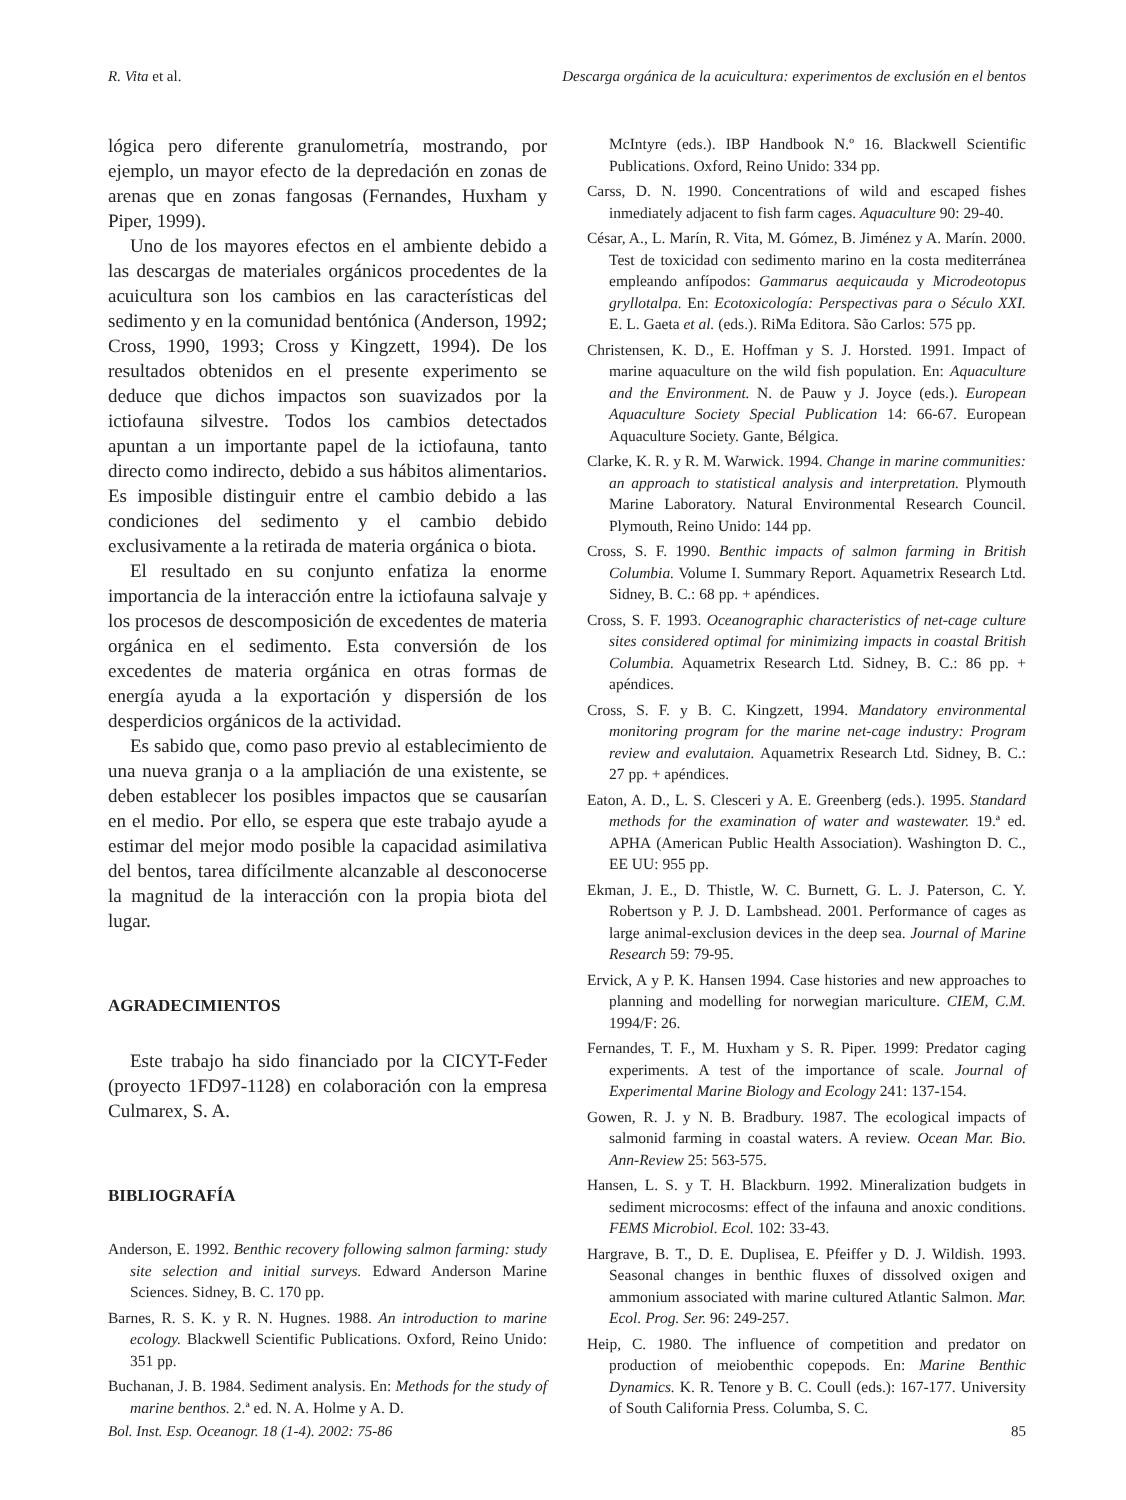R. Vita et al. Descarga orgánica de la acuicultura: experimentos de exclusión en el bentos
lógica pero diferente granulometría, mostrando, por ejemplo, un mayor efecto de la depredación en zonas de arenas que en zonas fangosas (Fernandes, Huxham y Piper, 1999).
Uno de los mayores efectos en el ambiente debido a las descargas de materiales orgánicos procedentes de la acuicultura son los cambios en las características del sedimento y en la comunidad bentónica (Anderson, 1992; Cross, 1990, 1993; Cross y Kingzett, 1994). De los resultados obtenidos en el presente experimento se deduce que dichos impactos son suavizados por la ictiofauna silvestre. Todos los cambios detectados apuntan a un importante papel de la ictiofauna, tanto directo como indirecto, debido a sus hábitos alimentarios. Es imposible distinguir entre el cambio debido a las condiciones del sedimento y el cambio debido exclusivamente a la retirada de materia orgánica o biota.
El resultado en su conjunto enfatiza la enorme importancia de la interacción entre la ictiofauna salvaje y los procesos de descomposición de excedentes de materia orgánica en el sedimento. Esta conversión de los excedentes de materia orgánica en otras formas de energía ayuda a la exportación y dispersión de los desperdicios orgánicos de la actividad.
Es sabido que, como paso previo al establecimiento de una nueva granja o a la ampliación de una existente, se deben establecer los posibles impactos que se causarían en el medio. Por ello, se espera que este trabajo ayude a estimar del mejor modo posible la capacidad asimilativa del bentos, tarea difícilmente alcanzable al desconocerse la magnitud de la interacción con la propia biota del lugar.
AGRADECIMIENTOS
Este trabajo ha sido financiado por la CICYT-Feder (proyecto 1FD97-1128) en colaboración con la empresa Culmarex, S. A.
BIBLIOGRAFÍA
Anderson, E. 1992. Benthic recovery following salmon farming: study site selection and initial surveys. Edward Anderson Marine Sciences. Sidney, B. C. 170 pp.
Barnes, R. S. K. y R. N. Hugnes. 1988. An introduction to marine ecology. Blackwell Scientific Publications. Oxford, Reino Unido: 351 pp.
Buchanan, J. B. 1984. Sediment analysis. En: Methods for the study of marine benthos. 2.ª ed. N. A. Holme y A. D.
McIntyre (eds.). IBP Handbook N.º 16. Blackwell Scientific Publications. Oxford, Reino Unido: 334 pp.
Carss, D. N. 1990. Concentrations of wild and escaped fishes inmediately adjacent to fish farm cages. Aquaculture 90: 29-40.
César, A., L. Marín, R. Vita, M. Gómez, B. Jiménez y A. Marín. 2000. Test de toxicidad con sedimento marino en la costa mediterránea empleando anfípodos: Gammarus aequicauda y Microdeotopus gryllotalpa. En: Ecotoxicología: Perspectivas para o Século XXI. E. L. Gaeta et al. (eds.). RiMa Editora. São Carlos: 575 pp.
Christensen, K. D., E. Hoffman y S. J. Horsted. 1991. Impact of marine aquaculture on the wild fish population. En: Aquaculture and the Environment. N. de Pauw y J. Joyce (eds.). European Aquaculture Society Special Publication 14: 66-67. European Aquaculture Society. Gante, Bélgica.
Clarke, K. R. y R. M. Warwick. 1994. Change in marine communities: an approach to statistical analysis and interpretation. Plymouth Marine Laboratory. Natural Environmental Research Council. Plymouth, Reino Unido: 144 pp.
Cross, S. F. 1990. Benthic impacts of salmon farming in British Columbia. Volume I. Summary Report. Aquametrix Research Ltd. Sidney, B. C.: 68 pp. + apéndices.
Cross, S. F. 1993. Oceanographic characteristics of net-cage culture sites considered optimal for minimizing impacts in coastal British Columbia. Aquametrix Research Ltd. Sidney, B. C.: 86 pp. + apéndices.
Cross, S. F. y B. C. Kingzett, 1994. Mandatory environmental monitoring program for the marine net-cage industry: Program review and evalutaion. Aquametrix Research Ltd. Sidney, B. C.: 27 pp. + apéndices.
Eaton, A. D., L. S. Clesceri y A. E. Greenberg (eds.). 1995. Standard methods for the examination of water and wastewater. 19.ª ed. APHA (American Public Health Association). Washington D. C., EE UU: 955 pp.
Ekman, J. E., D. Thistle, W. C. Burnett, G. L. J. Paterson, C. Y. Robertson y P. J. D. Lambshead. 2001. Performance of cages as large animal-exclusion devices in the deep sea. Journal of Marine Research 59: 79-95.
Ervick, A y P. K. Hansen 1994. Case histories and new approaches to planning and modelling for norwegian mariculture. CIEM, C.M. 1994/F: 26.
Fernandes, T. F., M. Huxham y S. R. Piper. 1999: Predator caging experiments. A test of the importance of scale. Journal of Experimental Marine Biology and Ecology 241: 137-154.
Gowen, R. J. y N. B. Bradbury. 1987. The ecological impacts of salmonid farming in coastal waters. A review. Ocean Mar. Bio. Ann-Review 25: 563-575.
Hansen, L. S. y T. H. Blackburn. 1992. Mineralization budgets in sediment microcosms: effect of the infauna and anoxic conditions. FEMS Microbiol. Ecol. 102: 33-43.
Hargrave, B. T., D. E. Duplisea, E. Pfeiffer y D. J. Wildish. 1993. Seasonal changes in benthic fluxes of dissolved oxigen and ammonium associated with marine cultured Atlantic Salmon. Mar. Ecol. Prog. Ser. 96: 249-257.
Heip, C. 1980. The influence of competition and predator on production of meiobenthic copepods. En: Marine Benthic Dynamics. K. R. Tenore y B. C. Coull (eds.): 167-177. University of South California Press. Columba, S. C.
Bol. Inst. Esp. Oceanogr. 18 (1-4). 2002: 75-86 85